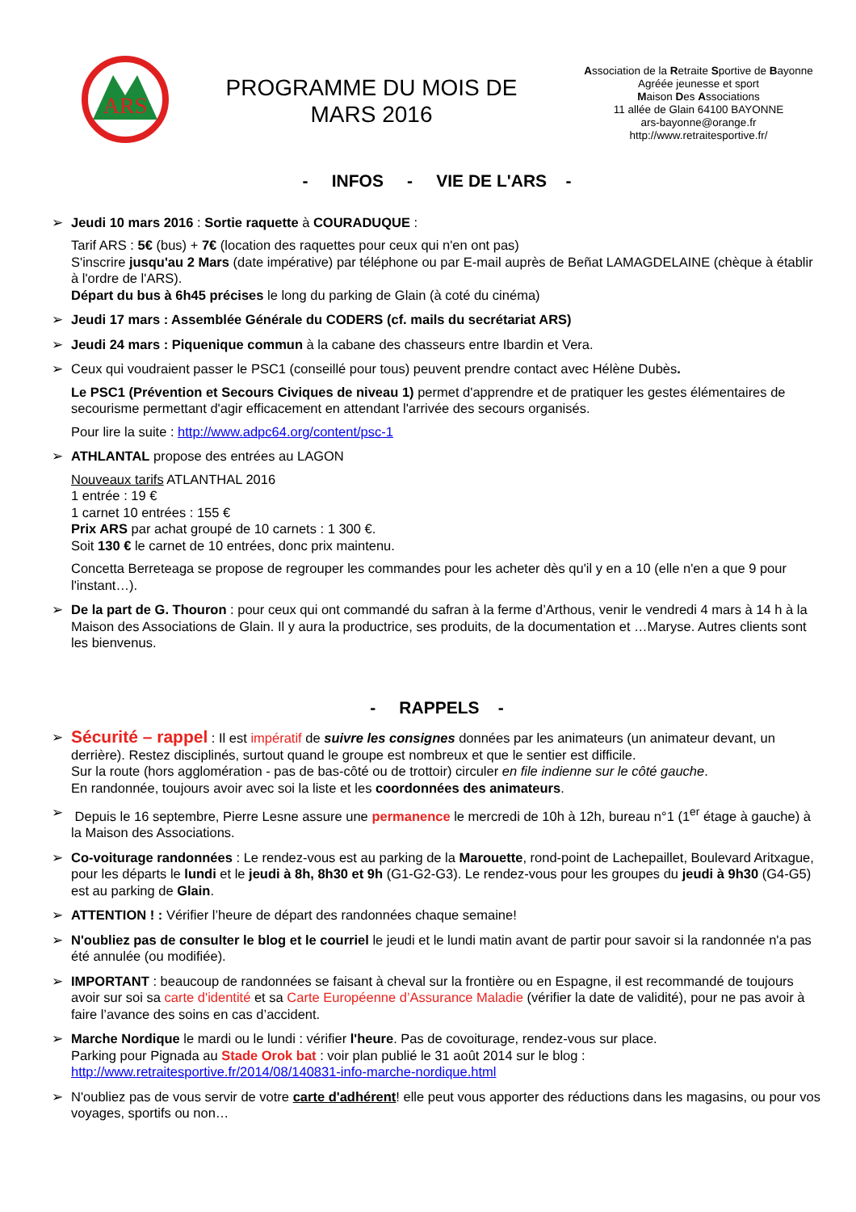ARS
PROGRAMME DU MOIS DE
MARS 2016
Association de la Retraite Sportive de Bayonne
Agréée jeunesse et sport
Maison Des Associations
11 allée de Glain 64100 BAYONNE
ars-bayonne@orange.fr
http://www.retraitesportive.fr/
- INFOS - VIE DE L'ARS -
➢ Jeudi 10 mars 2016 : Sortie raquette à COURADUQUE :
Tarif ARS : 5€ (bus) + 7€ (location des raquettes pour ceux qui n'en ont pas)
S'inscrire jusqu'au 2 Mars (date impérative) par téléphone ou par E-mail auprès de Beñat LAMAGDELAINE (chèque à établir à l'ordre de l'ARS).
Départ du bus à 6h45 précises le long du parking de Glain (à coté du cinéma)
➢ Jeudi 17 mars : Assemblée Générale du CODERS (cf. mails du secrétariat ARS)
➢ Jeudi 24 mars : Piquenique commun à la cabane des chasseurs entre Ibardin et Vera.
➢ Ceux qui voudraient passer le PSC1 (conseillé pour tous) peuvent prendre contact avec Hélène Dubès.
Le PSC1 (Prévention et Secours Civiques de niveau 1) permet d'apprendre et de pratiquer les gestes élémentaires de secourisme permettant d'agir efficacement en attendant l'arrivée des secours organisés.
Pour lire la suite : http://www.adpc64.org/content/psc-1
➢ ATHLANTAL propose des entrées au LAGON
Nouveaux tarifs ATLANTHAL 2016
1 entrée : 19 €
1 carnet 10 entrées : 155 €
Prix ARS par achat groupé de 10 carnets : 1 300 €.
Soit 130 € le carnet de 10 entrées, donc prix maintenu.
Concetta Berreteaga se propose de regrouper les commandes pour les acheter dès qu'il y en a 10 (elle n'en a que 9 pour l'instant…).
➢ De la part de G. Thouron : pour ceux qui ont commandé du safran à la ferme d’Arthous, venir le vendredi 4 mars à 14 h à la Maison des Associations de Glain. Il y aura la productrice, ses produits, de la documentation et …Maryse. Autres clients sont les bienvenus.
- RAPPELS -
➢ Sécurité – rappel : Il est impératif de suivre les consignes données par les animateurs (un animateur devant, un derrière). Restez disciplinés, surtout quand le groupe est nombreux et que le sentier est difficile.
Sur la route (hors agglomération - pas de bas-côté ou de trottoir) circuler en file indienne sur le côté gauche.
En randonnée, toujours avoir avec soi la liste et les coordonnées des animateurs.
➢ Depuis le 16 septembre, Pierre Lesne assure une permanence le mercredi de 10h à 12h, bureau n°1 (1<sup>er</sup> étage à gauche) à la Maison des Associations.
➢ Co-voiturage randonnées : Le rendez-vous est au parking de la Marouette, rond-point de Lachepaillet, Boulevard Aritxague, pour les départs le lundi et le jeudi à 8h, 8h30 et 9h (G1-G2-G3). Le rendez-vous pour les groupes du jeudi à 9h30 (G4-G5) est au parking de Glain.
➢ ATTENTION ! : Vérifier l’heure de départ des randonnées chaque semaine!
➢ N'oubliez pas de consulter le blog et le courriel le jeudi et le lundi matin avant de partir pour savoir si la randonnée n'a pas été annulée (ou modifiée).
➢ IMPORTANT : beaucoup de randonnées se faisant à cheval sur la frontière ou en Espagne, il est recommandé de toujours avoir sur soi sa carte d'identité et sa Carte Européenne d’Assurance Maladie (vérifier la date de validité), pour ne pas avoir à faire l’avance des soins en cas d’accident.
➢ Marche Nordique le mardi ou le lundi : vérifier l'heure. Pas de covoiturage, rendez-vous sur place.
Parking pour Pignada au Stade Orok bat : voir plan publié le 31 août 2014 sur le blog :
http://www.retraitesportive.fr/2014/08/140831-info-marche-nordique.html
➢ N'oubliez pas de vous servir de votre carte d'adhérent! elle peut vous apporter des réductions dans les magasins, ou pour vos voyages, sportifs ou non…